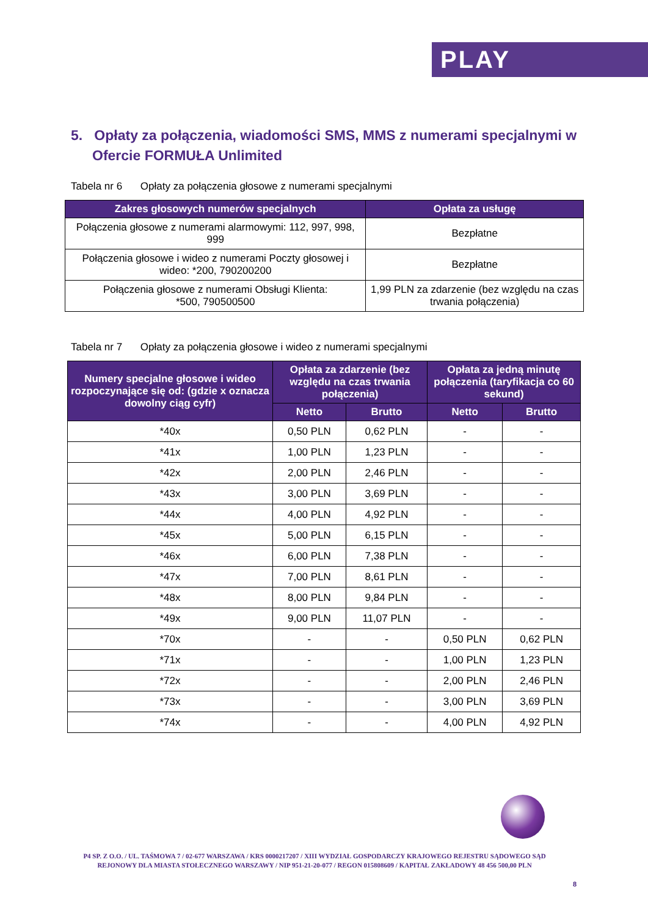PLAY
5. Opłaty za połączenia, wiadomości SMS, MMS z numerami specjalnymi w Ofercie FORMUŁA Unlimited
Tabela nr 6 Opłaty za połączenia głosowe z numerami specjalnymi
| Zakres głosowych numerów specjalnych | Opłata za usługę |
| --- | --- |
| Połączenia głosowe z numerami alarmowymi: 112, 997, 998, 999 | Bezpłatne |
| Połączenia głosowe i wideo z numerami Poczty głosowej i wideo: *200, 790200200 | Bezpłatne |
| Połączenia głosowe z numerami Obsługi Klienta: *500, 790500500 | 1,99 PLN za zdarzenie (bez względu na czas trwania połączenia) |
Tabela nr 7 Opłaty za połączenia głosowe i wideo z numerami specjalnymi
| Numery specjalne głosowe i wideo rozpoczynające się od: (gdzie x oznacza dowolny ciąg cyfr) | Opłata za zdarzenie (bez względu na czas trwania połączenia) | | Opłata za jedną minutę połączenia (taryfikacja co 60 sekund) | |
| --- | --- | --- | --- | --- |
| | Netto | Brutto | Netto | Brutto |
| *40x | 0,50 PLN | 0,62 PLN | - | - |
| *41x | 1,00 PLN | 1,23 PLN | - | - |
| *42x | 2,00 PLN | 2,46 PLN | - | - |
| *43x | 3,00 PLN | 3,69 PLN | - | - |
| *44x | 4,00 PLN | 4,92 PLN | - | - |
| *45x | 5,00 PLN | 6,15 PLN | - | - |
| *46x | 6,00 PLN | 7,38 PLN | - | - |
| *47x | 7,00 PLN | 8,61 PLN | - | - |
| *48x | 8,00 PLN | 9,84 PLN | - | - |
| *49x | 9,00 PLN | 11,07 PLN | - | - |
| *70x | - | - | 0,50 PLN | 0,62 PLN |
| *71x | - | - | 1,00 PLN | 1,23 PLN |
| *72x | - | - | 2,00 PLN | 2,46 PLN |
| *73x | - | - | 3,00 PLN | 3,69 PLN |
| *74x | - | - | 4,00 PLN | 4,92 PLN |
P4 SP. Z O.O. / UL. TAŚMOWA 7 / 02-677 WARSZAWA / KRS 0000217207 / XIII WYDZIAŁ GOSPODARCZY KRAJOWEGO REJESTRU SĄDOWEGO SĄD REJONOWY DLA MIASTA STOŁECZNEGO WARSZAWY / NIP 951-21-20-077 / REGON 015808609 / KAPITAŁ ZAKŁADOWY 48 456 500,00 PLN
8